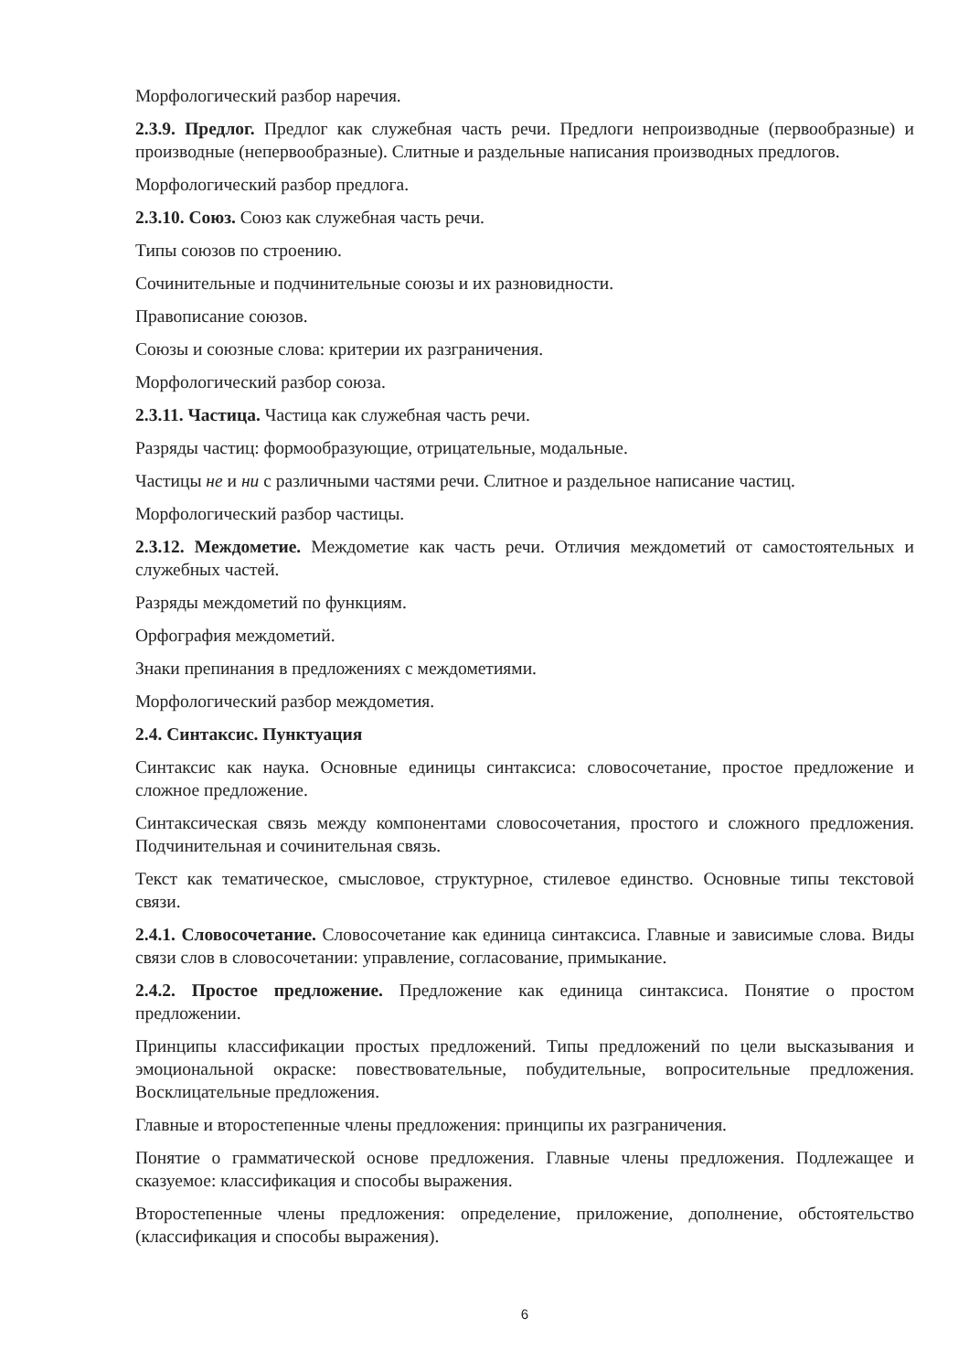Морфологический разбор наречия.
2.3.9. Предлог. Предлог как служебная часть речи. Предлоги непроизводные (первообразные) и производные (непервообразные). Слитные и раздельные написания производных предлогов.
Морфологический разбор предлога.
2.3.10. Союз. Союз как служебная часть речи.
Типы союзов по строению.
Сочинительные и подчинительные союзы и их разновидности.
Правописание союзов.
Союзы и союзные слова: критерии их разграничения.
Морфологический разбор союза.
2.3.11. Частица. Частица как служебная часть речи.
Разряды частиц: формообразующие, отрицательные, модальные.
Частицы не и ни с различными частями речи. Слитное и раздельное написание частиц.
Морфологический разбор частицы.
2.3.12. Междометие. Междометие как часть речи. Отличия междометий от самостоятельных и служебных частей.
Разряды междометий по функциям.
Орфография междометий.
Знаки препинания в предложениях с междометиями.
Морфологический разбор междометия.
2.4. Синтаксис. Пунктуация
Синтаксис как наука. Основные единицы синтаксиса: словосочетание, простое предложение и сложное предложение.
Синтаксическая связь между компонентами словосочетания, простого и сложного предложения. Подчинительная и сочинительная связь.
Текст как тематическое, смысловое, структурное, стилевое единство. Основные типы текстовой связи.
2.4.1. Словосочетание. Словосочетание как единица синтаксиса. Главные и зависимые слова. Виды связи слов в словосочетании: управление, согласование, примыкание.
2.4.2. Простое предложение. Предложение как единица синтаксиса. Понятие о простом предложении.
Принципы классификации простых предложений. Типы предложений по цели высказывания и эмоциональной окраске: повествовательные, побудительные, вопросительные предложения. Восклицательные предложения.
Главные и второстепенные члены предложения: принципы их разграничения.
Понятие о грамматической основе предложения. Главные члены предложения. Подлежащее и сказуемое: классификация и способы выражения.
Второстепенные члены предложения: определение, приложение, дополнение, обстоятельство (классификация и способы выражения).
6